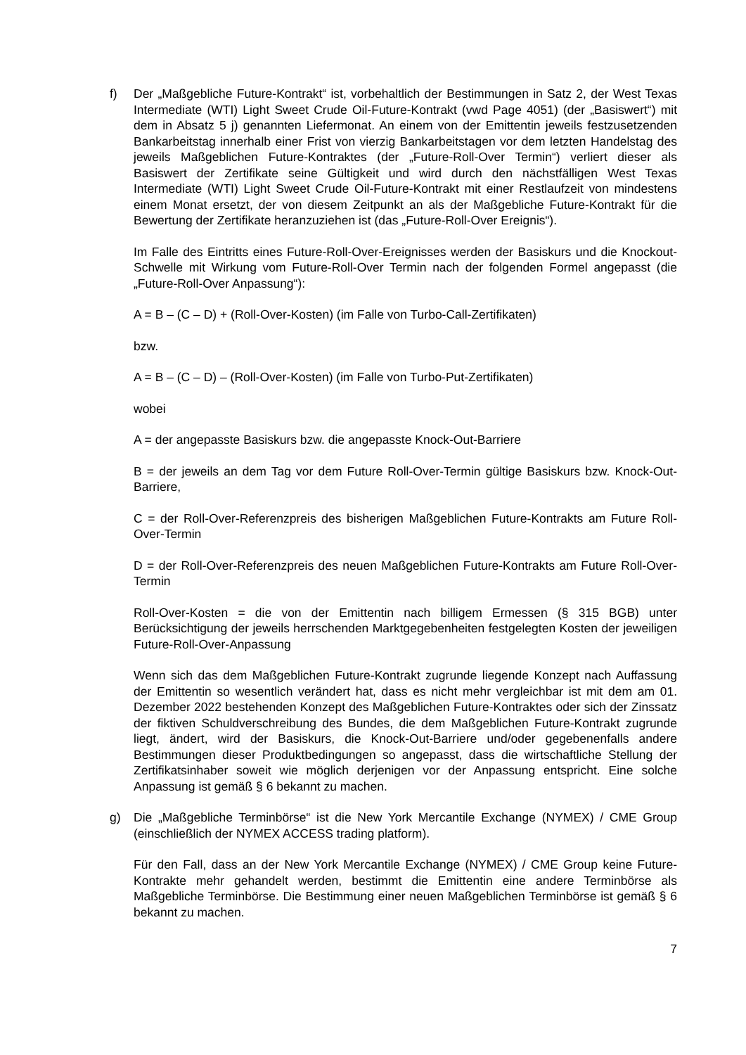f) Der „Maßgebliche Future-Kontrakt“ ist, vorbehaltlich der Bestimmungen in Satz 2, der West Texas Intermediate (WTI) Light Sweet Crude Oil-Future-Kontrakt (vwd Page 4051) (der „Basiswert“) mit dem in Absatz 5 j) genannten Liefermonat. An einem von der Emittentin jeweils festzusetzenden Bankarbeitstag innerhalb einer Frist von vierzig Bankarbeitstagen vor dem letzten Handelstag des jeweils Maßgeblichen Future-Kontraktes (der „Future-Roll-Over Termin“) verliert dieser als Basiswert der Zertifikate seine Gültigkeit und wird durch den nächstfälligen West Texas Intermediate (WTI) Light Sweet Crude Oil-Future-Kontrakt mit einer Restlaufzeit von mindestens einem Monat ersetzt, der von diesem Zeitpunkt an als der Maßgebliche Future-Kontrakt für die Bewertung der Zertifikate heranzuziehen ist (das „Future-Roll-Over Ereignis“).
Im Falle des Eintritts eines Future-Roll-Over-Ereignisses werden der Basiskurs und die Knockout-Schwelle mit Wirkung vom Future-Roll-Over Termin nach der folgenden Formel angepasst (die „Future-Roll-Over Anpassung“):
A = B – (C – D) + (Roll-Over-Kosten) (im Falle von Turbo-Call-Zertifikaten)
bzw.
A = B – (C – D) – (Roll-Over-Kosten) (im Falle von Turbo-Put-Zertifikaten)
wobei
A = der angepasste Basiskurs bzw. die angepasste Knock-Out-Barriere
B = der jeweils an dem Tag vor dem Future Roll-Over-Termin gültige Basiskurs bzw. Knock-Out-Barriere,
C = der Roll-Over-Referenzpreis des bisherigen Maßgeblichen Future-Kontrakts am Future Roll-Over-Termin
D = der Roll-Over-Referenzpreis des neuen Maßgeblichen Future-Kontrakts am Future Roll-Over-Termin
Roll-Over-Kosten = die von der Emittentin nach billigem Ermessen (§ 315 BGB) unter Berücksichtigung der jeweils herrschenden Marktgegebenheiten festgelegten Kosten der jeweiligen Future-Roll-Over-Anpassung
Wenn sich das dem Maßgeblichen Future-Kontrakt zugrunde liegende Konzept nach Auffassung der Emittentin so wesentlich verändert hat, dass es nicht mehr vergleichbar ist mit dem am 01. Dezember 2022 bestehenden Konzept des Maßgeblichen Future-Kontraktes oder sich der Zinssatz der fiktiven Schuldverschreibung des Bundes, die dem Maßgeblichen Future-Kontrakt zugrunde liegt, ändert, wird der Basiskurs, die Knock-Out-Barriere und/oder gegebenenfalls andere Bestimmungen dieser Produktbedingungen so angepasst, dass die wirtschaftliche Stellung der Zertifikatsinhaber soweit wie möglich derjenigen vor der Anpassung entspricht. Eine solche Anpassung ist gemäß § 6 bekannt zu machen.
g) Die „Maßgebliche Terminbörse“ ist die New York Mercantile Exchange (NYMEX) / CME Group (einschließlich der NYMEX ACCESS trading platform).
Für den Fall, dass an der New York Mercantile Exchange (NYMEX) / CME Group keine Future-Kontrakte mehr gehandelt werden, bestimmt die Emittentin eine andere Terminbörse als Maßgebliche Terminbörse. Die Bestimmung einer neuen Maßgeblichen Terminbörse ist gemäß § 6 bekannt zu machen.
7